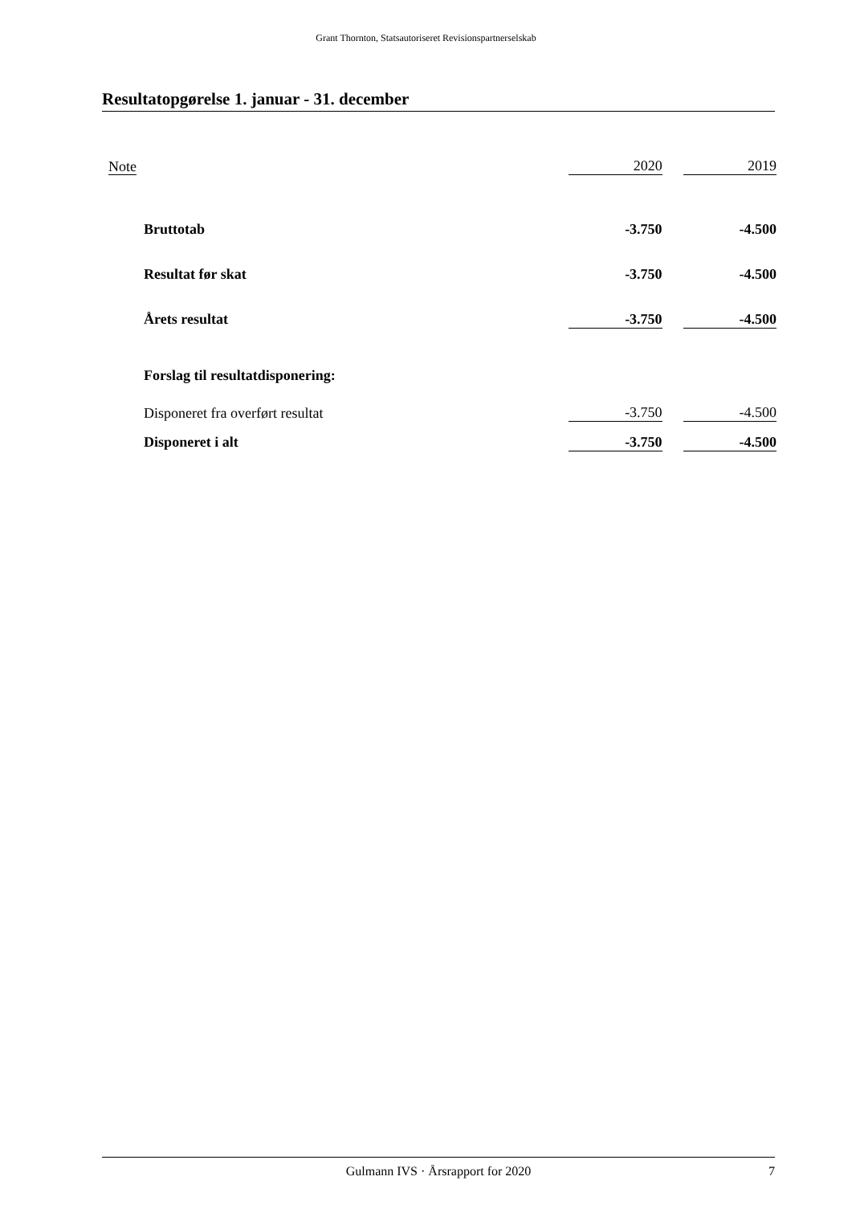Grant Thornton, Statsautoriseret Revisionspartnerselskab
Resultatopgørelse 1. januar - 31. december
| Note | | 2020 | | 2019 |
| | Bruttotab | -3.750 | | -4.500 |
| | Resultat før skat | -3.750 | | -4.500 |
| | Årets resultat | -3.750 | | -4.500 |
| | Forslag til resultatdisponering: | | | |
| | Disponeret fra overført resultat | -3.750 | | -4.500 |
| | Disponeret i alt | -3.750 | | -4.500 |
Gulmann IVS · Årsrapport for 2020 7